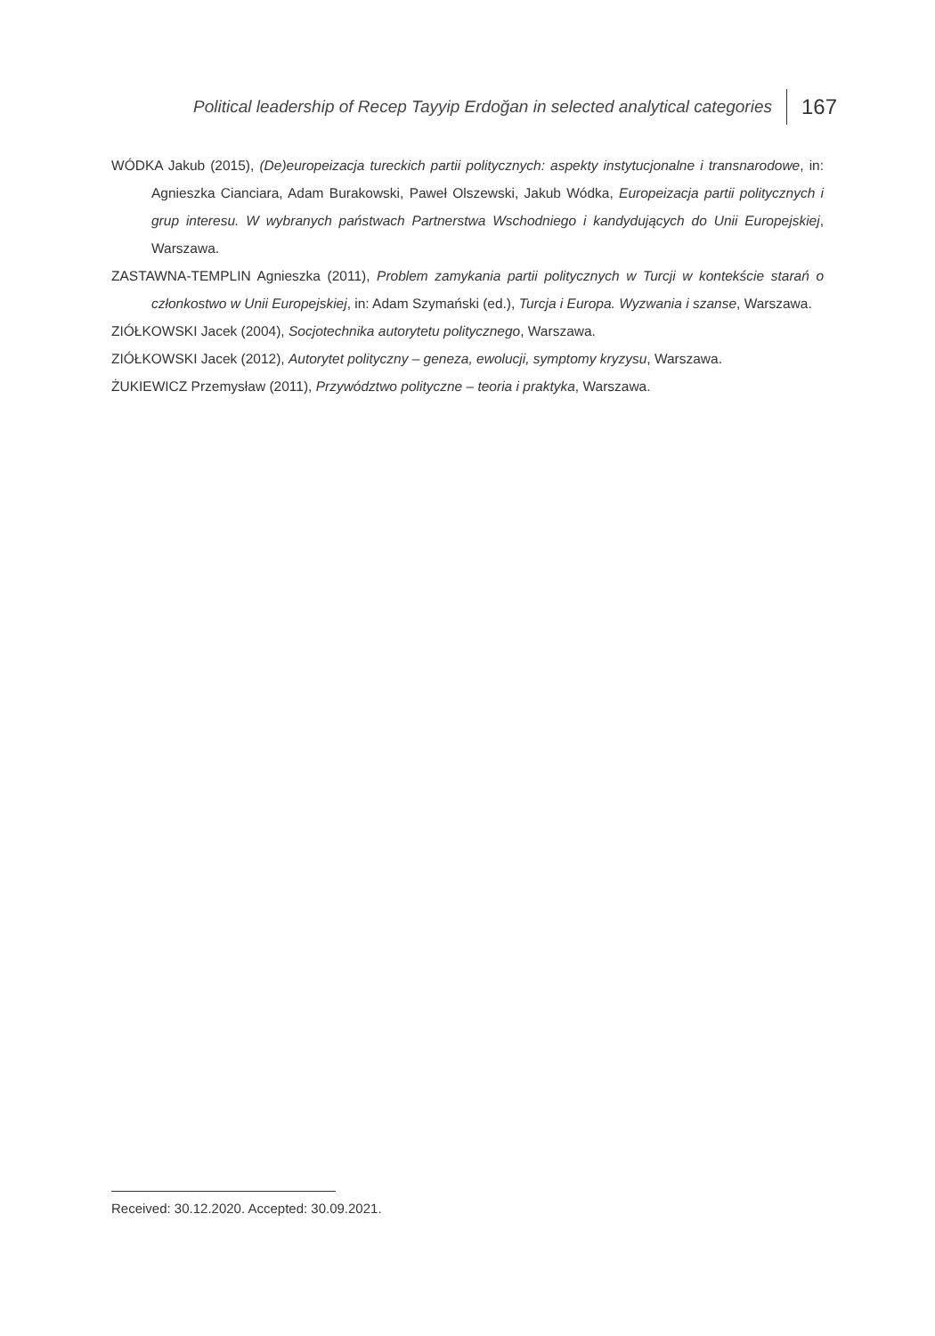Political leadership of Recep Tayyip Erdoğan in selected analytical categories 167
WÓDKA Jakub (2015), (De)europeizacja tureckich partii politycznych: aspekty instytucjonalne i transnarodowe, in: Agnieszka Cianciara, Adam Burakowski, Paweł Olszewski, Jakub Wódka, Europeizacja partii politycznych i grup interesu. W wybranych państwach Partnerstwa Wschodniego i kandydujących do Unii Europejskiej, Warszawa.
ZASTAWNA-TEMPLIN Agnieszka (2011), Problem zamykania partii politycznych w Turcji w kontekście starań o członkostwo w Unii Europejskiej, in: Adam Szymański (ed.), Turcja i Europa. Wyzwania i szanse, Warszawa.
ZIÓŁKOWSKI Jacek (2004), Socjotechnika autorytetu politycznego, Warszawa.
ZIÓŁKOWSKI Jacek (2012), Autorytet polityczny – geneza, ewolucji, symptomy kryzysu, Warszawa.
ŻUKIEWICZ Przemysław (2011), Przywództwo polityczne – teoria i praktyka, Warszawa.
Received: 30.12.2020. Accepted: 30.09.2021.